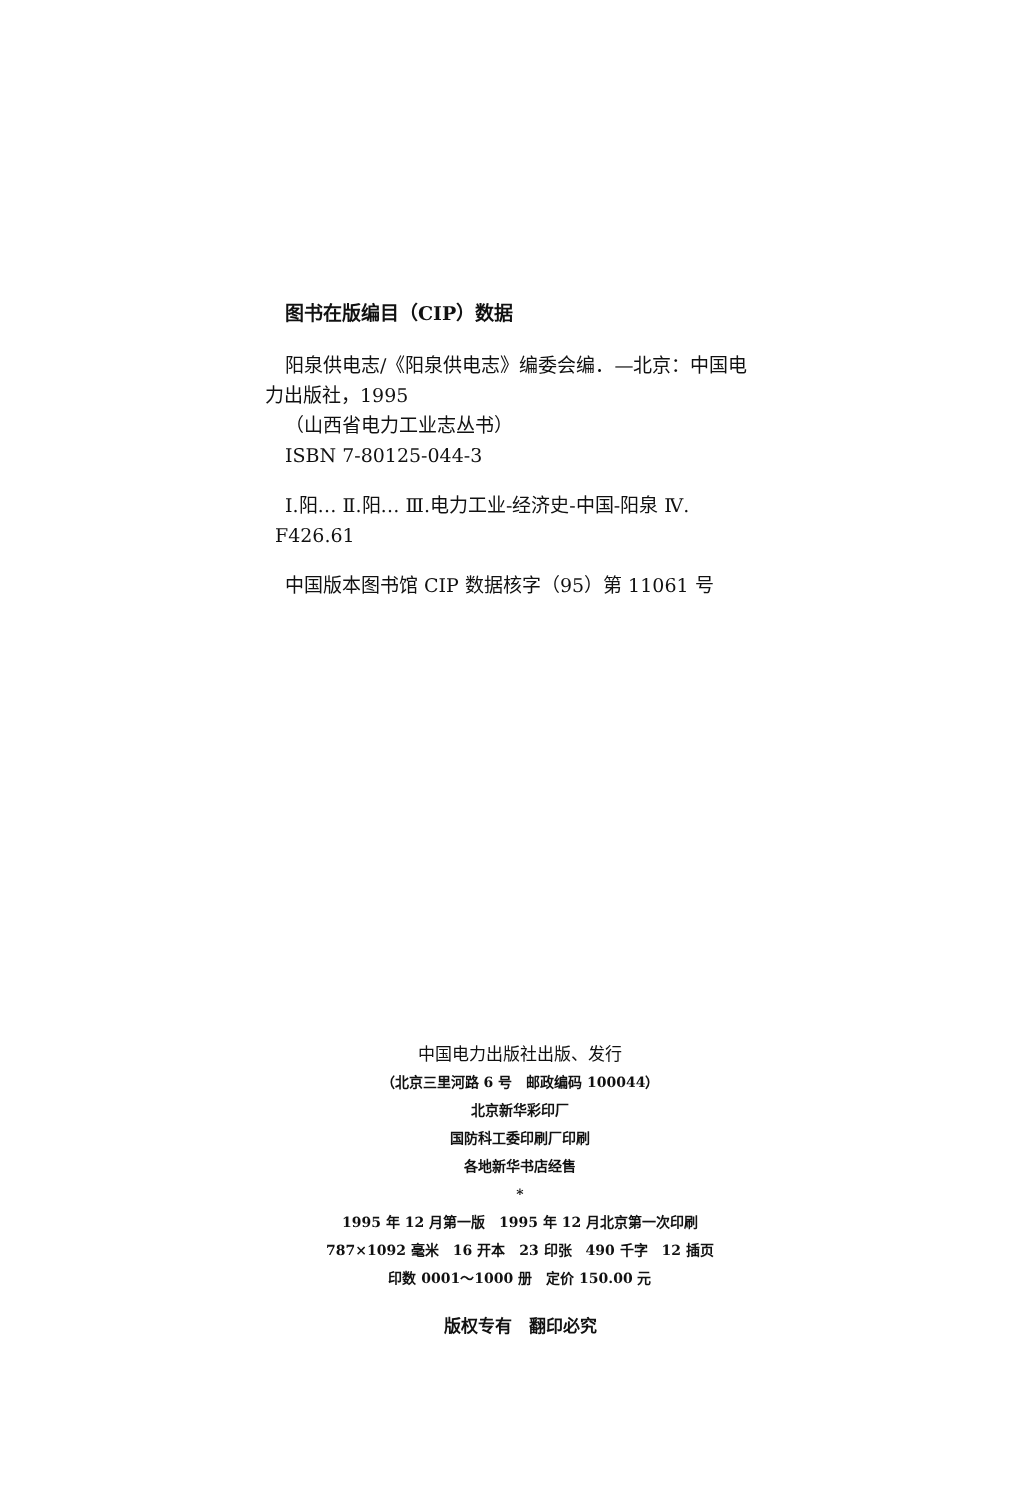图书在版编目（CIP）数据
阳泉供电志/《阳泉供电志》编委会编．—北京：中国电
力出版社，1995
（山西省电力工业志丛书）
ISBN 7-80125-044-3
Ⅰ.阳… Ⅱ.阳… Ⅲ.电力工业-经济史-中国-阳泉 Ⅳ.
F426.61
中国版本图书馆 CIP 数据核字（95）第 11061 号
中国电力出版社出版、发行
（北京三里河路 6 号　邮政编码 100044）
北京新华彩印厂
国防科工委印刷厂印刷
各地新华书店经售
*
1995 年 12 月第一版　1995 年 12 月北京第一次印刷
787×1092 毫米　16 开本　23 印张　490 千字　12 插页
印数 0001～1000 册　定价 150.00 元
版权专有　翻印必究